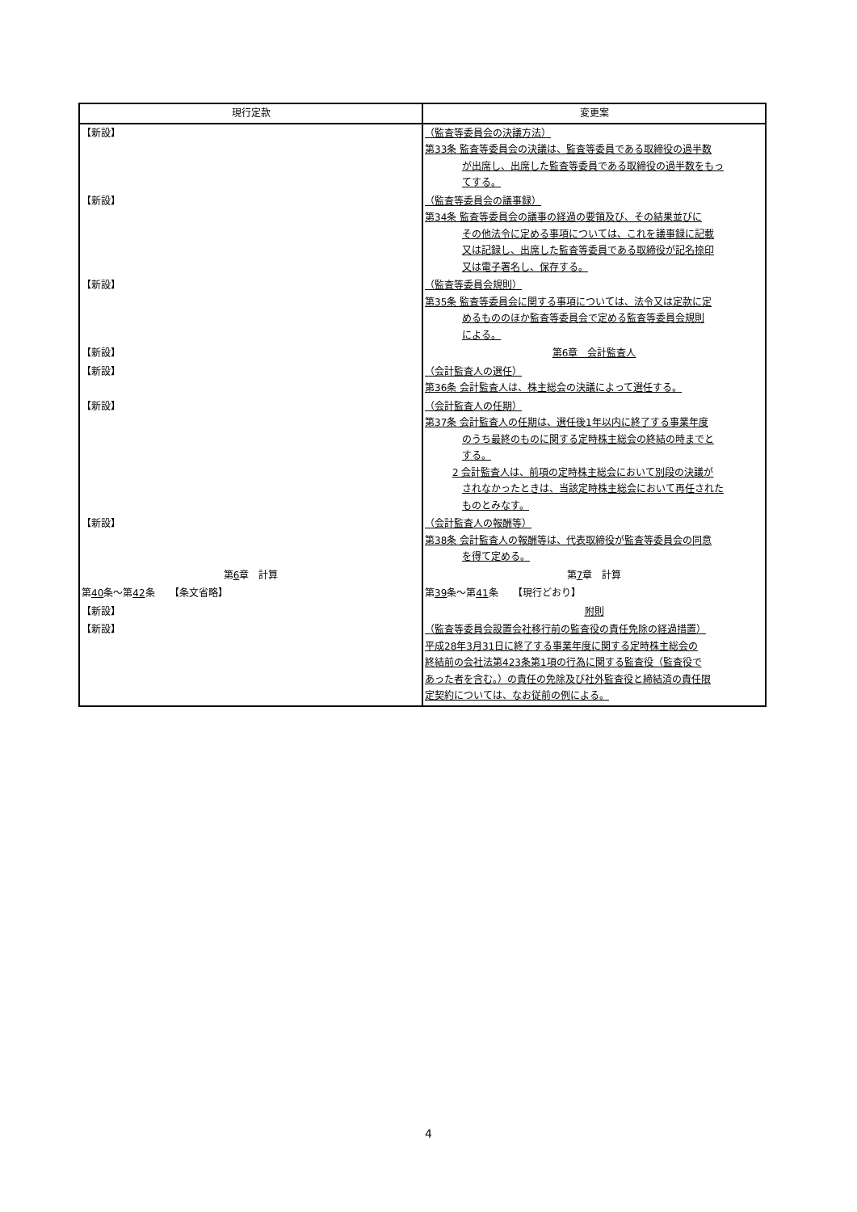| 現行定款 | 変更案 |
| --- | --- |
| 【新設】 | （監査等委員会の決議方法） 第33条 監査等委員会の決議は、監査等委員である取締役の過半数 が出席し、出席した監査等委員である取締役の過半数をもっ てする。 |
| 【新設】 | （監査等委員会の議事録） 第34条 監査等委員会の議事の経過の要領及び、その結果並びに その他法令に定める事項については、これを議事録に記載 又は記録し、出席した監査等委員である取締役が記名捺印 又は電子署名し、保存する。 |
| 【新設】 | （監査等委員会規則） 第35条 監査等委員会に関する事項については、法令又は定款に定 めるもののほか監査等委員会で定める監査等委員会規則 による。 |
| 【新設】 | 第6章 会計監査人 |
| 【新設】 | （会計監査人の選任） 第36条 会計監査人は、株主総会の決議によって選任する。 |
| 【新設】 | （会計監査人の任期） 第37条 会計監査人の任期は、選任後1年以内に終了する事業年度 のうち最終のものに関する定時株主総会の終結の時までと する。 2 会計監査人は、前項の定時株主総会において別段の決議が されなかったときは、当該定時株主総会において再任された ものとみなす。 |
| 【新設】 | （会計監査人の報酬等） 第38条 会計監査人の報酬等は、代表取締役が監査等委員会の同意 を得て定める。 |
| 第 6 章 計算 | 第 7 章 計算 |
| 第 40 条～第 42 条 【条文省略】 | 第 39 条～第 41 条 【現行どおり】 |
| 【新設】 | 附則 |
| 【新設】 | （監査等委員会設置会社移行前の監査役の責任免除の経過措置） 平成28年3月31日に終了する事業年度に関する定時株主総会の 終結前の会社法第423条第1項の行為に関する監査役（監査役で あった者を含む。）の責任の免除及び社外監査役と締結済の責任限 定契約については、なお従前の例による。 |
4